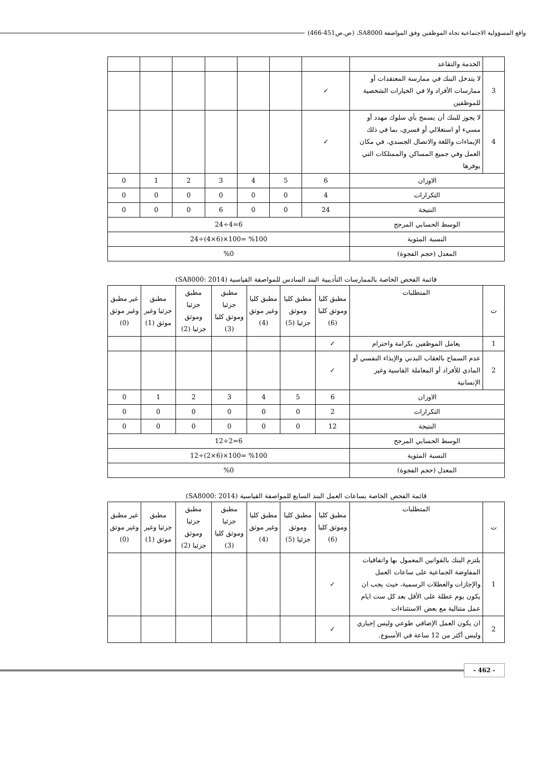واقع المسؤولية الاجتماعية تجاه الموظفين وفق المواصفة SA8000، (ص.ص451-466)
| | الخدمة والتقاعد | | | | | | | |
| 3 | لا يتدخل البنك في ممارسة المعتقدات أو ممارسات الأفراد ولا في الخيارات الشخصية للموظفين | ✓ | | | | | | |
| 4 | لا يجوز للبنك أن يسمح بأي سلوك مهدد أو مسيء أو استغلالي أو قسري، بما في ذلك الإيماءات واللغة والاتصال الجسدي، في مكان العمل وفي جميع المساكن والممتلكات التي يوفرها | ✓ | | | | | | |
| الاوزان | | 6 | 5 | 4 | 3 | 2 | 1 | 0 |
| التكرارات | | 4 | 0 | 0 | 0 | 0 | 0 | 0 |
| النتيجة | | 24 | 0 | 0 | 6 | 0 | 0 | 0 |
| الوسط الحسابي المرجح | | 6=4÷24 | | | | | | |
| النسبة المئوية | | %100 =100×(6×4)÷24 | | | | | | |
| المعدل (حجم الفجوة) | | %0 | | | | | | |
قائمة الفحص الخاصة بالممارسات التأديبية البند السادس للمواصفة القياسية (SA8000: 2014)
| ت | المتطلبات | مطبق كليا وموثق كليا (6) | مطبق كليا وموثق جزئيا (5) | مطبق كليا وغير موثق (4) | مطبق جزئيا وموثق كليا (3) | مطبق جزئيا وموثق جزئيا (2) | مطبق جزئيا وغير موثق (1) | غير مطبق وغير موثق (0) |
| 1 | يعامل الموظفين بكرامة واحترام | ✓ | | | | | | |
| 2 | عدم السماح بالعقاب البدني والإيذاء النفسي أو المادي للأفراد أو المعاملة القاسية وغير الإنسانية | ✓ | | | | | | |
| الاوزان | | 6 | 5 | 4 | 3 | 2 | 1 | 0 |
| التكرارات | | 2 | 0 | 0 | 0 | 0 | 0 | 0 |
| النتيجة | | 12 | 0 | 0 | 0 | 0 | 0 | 0 |
| الوسط الحسابي المرجح | | 6=2÷12 | | | | | | |
| النسبة المئوية | | %100 =100×(6×2)÷12 | | | | | | |
| المعدل (حجم الفجوة) | | %0 | | | | | | |
قائمة الفحص الخاصة بساعات العمل البند السابع للمواصفة القياسية (SA8000: 2014)
| ت | المتطلبات | مطبق كليا وموثق كليا (6) | مطبق كليا وموثق جزئيا (5) | مطبق كليا وغير موثق (4) | مطبق جزئيا وموثق كليا (3) | مطبق جزئيا وموثق جزئيا (2) | مطبق جزئيا وغير موثق (1) | غير مطبق وغير موثق (0) |
| 1 | يلتزم البنك بالقوانين المعمول بها واتفاقيات المفاوضة الجماعية على ساعات العمل والإجازات والعطلات الرسمية، حيث يجب ان يكون يوم عطلة على الأقل بعد كل ست ايام عمل متتالية مع بعض الاستثناءات | ✓ | | | | | | |
| 2 | ان يكون العمل الإضافي طوعي وليس إجباري وليس أكثر من 12 ساعة في الأسبوع. | ✓ | | | | | | |
- 462 -